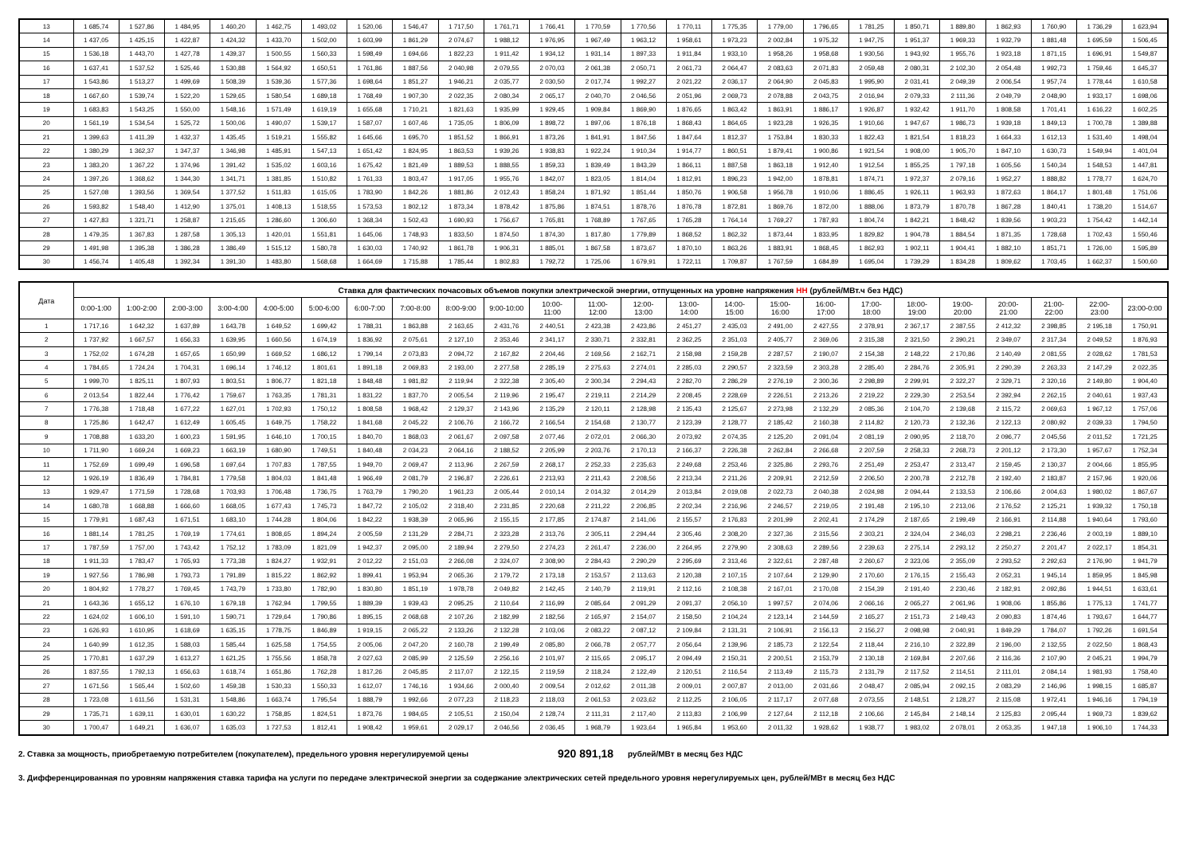| 13 | 1 685,74 | 1 527,86 | 1 484,95 | 1 460,20 | 1 462,75 | 1 493,02 | 1 520,06 | 1 546,47 | 1 717,50 | 1 761,71 | 1 766,41 | 1 770,59 | 1 770,56 | 1 770,11 | 1 775,35 | 1 779,00 | 1 796,65 | 1 781,25 | 1 850,71 | 1 889,80 | 1 862,93 | 1 760,90 | 1 736,29 | 1 623,94 |
| 14 | 1 437,05 | 1 425,15 | 1 422,87 | 1 424,32 | 1 433,70 | 1 502,00 | 1 603,99 | 1 861,29 | 2 074,67 | 1 988,12 | 1 976,95 | 1 967,49 | 1 963,12 | 1 958,61 | 1 973,23 | 2 002,84 | 1 975,32 | 1 947,75 | 1 951,37 | 1 969,33 | 1 932,79 | 1 881,48 | 1 695,59 | 1 506,45 |
| 15 | 1 536,18 | 1 443,70 | 1 427,78 | 1 439,37 | 1 500,55 | 1 560,33 | 1 598,49 | 1 694,66 | 1 822,23 | 1 911,42 | 1 934,12 | 1 931,14 | 1 897,33 | 1 911,84 | 1 933,10 | 1 958,26 | 1 958,68 | 1 930,56 | 1 943,92 | 1 955,76 | 1 923,18 | 1 871,15 | 1 696,91 | 1 549,87 |
| 16 | 1 637,41 | 1 537,52 | 1 525,46 | 1 530,88 | 1 564,92 | 1 650,51 | 1 761,86 | 1 887,56 | 2 040,98 | 2 079,55 | 2 070,03 | 2 061,38 | 2 050,71 | 2 061,73 | 2 064,47 | 2 083,63 | 2 071,83 | 2 059,48 | 2 080,31 | 2 102,30 | 2 054,48 | 1 992,73 | 1 759,46 | 1 645,37 |
| 17 | 1 543,86 | 1 513,27 | 1 499,69 | 1 508,39 | 1 539,36 | 1 577,36 | 1 698,64 | 1 851,27 | 1 946,21 | 2 035,77 | 2 030,50 | 2 017,74 | 1 992,27 | 2 021,22 | 2 036,17 | 2 064,90 | 2 045,83 | 1 995,90 | 2 031,41 | 2 049,39 | 2 006,54 | 1 957,74 | 1 778,44 | 1 610,58 |
| 18 | 1 667,60 | 1 539,74 | 1 522,20 | 1 529,65 | 1 580,54 | 1 689,18 | 1 768,49 | 1 907,30 | 2 022,35 | 2 080,34 | 2 065,17 | 2 040,70 | 2 046,56 | 2 051,96 | 2 069,73 | 2 078,88 | 2 043,75 | 2 016,94 | 2 079,33 | 2 111,36 | 2 049,79 | 2 048,90 | 1 933,17 | 1 698,06 |
| 19 | 1 683,83 | 1 543,25 | 1 550,00 | 1 548,16 | 1 571,49 | 1 619,19 | 1 655,68 | 1 710,21 | 1 821,63 | 1 935,99 | 1 929,45 | 1 909,84 | 1 869,90 | 1 876,65 | 1 863,42 | 1 863,91 | 1 886,17 | 1 926,87 | 1 932,42 | 1 911,70 | 1 808,58 | 1 701,41 | 1 616,22 | 1 602,25 |
| 20 | 1 561,19 | 1 534,54 | 1 525,72 | 1 500,06 | 1 490,07 | 1 539,17 | 1 587,07 | 1 607,46 | 1 735,05 | 1 806,09 | 1 898,72 | 1 897,06 | 1 876,18 | 1 868,43 | 1 864,65 | 1 923,28 | 1 926,35 | 1 910,66 | 1 947,67 | 1 986,73 | 1 939,18 | 1 849,13 | 1 700,78 | 1 389,88 |
| 21 | 1 399,63 | 1 411,39 | 1 432,37 | 1 435,45 | 1 519,21 | 1 555,82 | 1 645,66 | 1 695,70 | 1 851,52 | 1 866,91 | 1 873,26 | 1 841,91 | 1 847,56 | 1 847,64 | 1 812,37 | 1 753,84 | 1 830,33 | 1 822,43 | 1 821,54 | 1 818,23 | 1 664,33 | 1 612,13 | 1 531,40 | 1 498,04 |
| 22 | 1 380,29 | 1 362,37 | 1 347,37 | 1 346,98 | 1 485,91 | 1 547,13 | 1 651,42 | 1 824,95 | 1 863,53 | 1 939,26 | 1 938,83 | 1 922,24 | 1 910,34 | 1 914,77 | 1 860,51 | 1 879,41 | 1 900,86 | 1 921,54 | 1 908,00 | 1 905,70 | 1 847,10 | 1 630,73 | 1 549,94 | 1 401,04 |
| 23 | 1 383,20 | 1 367,22 | 1 374,96 | 1 391,42 | 1 535,02 | 1 603,16 | 1 675,42 | 1 821,49 | 1 889,53 | 1 888,55 | 1 859,33 | 1 839,49 | 1 843,39 | 1 866,11 | 1 887,58 | 1 863,18 | 1 912,40 | 1 912,54 | 1 855,25 | 1 797,18 | 1 605,56 | 1 540,34 | 1 548,53 | 1 447,81 |
| 24 | 1 397,26 | 1 368,62 | 1 344,30 | 1 341,71 | 1 381,85 | 1 510,82 | 1 761,33 | 1 803,47 | 1 917,05 | 1 955,76 | 1 842,07 | 1 823,05 | 1 814,04 | 1 812,91 | 1 896,23 | 1 942,00 | 1 878,81 | 1 874,71 | 1 972,37 | 2 079,16 | 1 952,27 | 1 888,82 | 1 778,77 | 1 624,70 |
| 25 | 1 527,08 | 1 393,56 | 1 369,54 | 1 377,52 | 1 511,83 | 1 615,05 | 1 783,90 | 1 842,26 | 1 881,86 | 2 012,43 | 1 858,24 | 1 871,92 | 1 851,44 | 1 850,76 | 1 906,58 | 1 956,78 | 1 910,06 | 1 886,45 | 1 926,11 | 1 963,93 | 1 872,63 | 1 864,17 | 1 801,48 | 1 751,06 |
| 26 | 1 593,82 | 1 548,40 | 1 412,90 | 1 375,01 | 1 408,13 | 1 518,55 | 1 573,53 | 1 802,12 | 1 873,34 | 1 878,42 | 1 875,86 | 1 874,51 | 1 878,76 | 1 876,78 | 1 872,81 | 1 869,76 | 1 872,00 | 1 888,06 | 1 873,79 | 1 870,78 | 1 867,28 | 1 840,41 | 1 738,20 | 1 514,67 |
| 27 | 1 427,83 | 1 321,71 | 1 258,87 | 1 215,65 | 1 286,60 | 1 306,60 | 1 368,34 | 1 502,43 | 1 690,93 | 1 756,67 | 1 765,81 | 1 768,89 | 1 767,65 | 1 765,28 | 1 764,14 | 1 769,27 | 1 787,93 | 1 804,74 | 1 842,21 | 1 848,42 | 1 839,56 | 1 903,23 | 1 754,42 | 1 442,14 |
| 28 | 1 479,35 | 1 367,83 | 1 287,58 | 1 305,13 | 1 420,01 | 1 551,81 | 1 645,06 | 1 748,93 | 1 833,50 | 1 874,50 | 1 874,30 | 1 817,80 | 1 779,89 | 1 868,52 | 1 862,32 | 1 873,44 | 1 833,95 | 1 829,82 | 1 904,78 | 1 884,54 | 1 871,35 | 1 728,68 | 1 702,43 | 1 550,46 |
| 29 | 1 491,98 | 1 395,38 | 1 386,28 | 1 386,49 | 1 515,12 | 1 580,78 | 1 630,03 | 1 740,92 | 1 861,78 | 1 906,31 | 1 885,01 | 1 867,58 | 1 873,67 | 1 870,10 | 1 863,26 | 1 883,91 | 1 868,45 | 1 862,93 | 1 902,11 | 1 904,41 | 1 882,10 | 1 851,71 | 1 726,00 | 1 595,89 |
| 30 | 1 456,74 | 1 405,48 | 1 392,34 | 1 391,30 | 1 483,80 | 1 568,68 | 1 664,69 | 1 715,88 | 1 785,44 | 1 802,83 | 1 792,72 | 1 725,06 | 1 679,91 | 1 722,11 | 1 709,87 | 1 767,59 | 1 684,89 | 1 695,04 | 1 739,29 | 1 834,28 | 1 809,62 | 1 703,45 | 1 662,37 | 1 500,60 |
| Дата | Ставка для фактических почасовых объемов покупки электрической энергии, отпущенных на уровне напряжения НН (рублей/МВт.ч без НДС) | | | | | | | | | | | | | | | | | | | | | | | |
| --- | --- | --- | --- | --- | --- | --- | --- | --- | --- | --- | --- | --- | --- | --- | --- | --- | --- | --- | --- | --- | --- | --- | --- | --- |
| | 0:00-1:00 | 1:00-2:00 | 2:00-3:00 | 3:00-4:00 | 4:00-5:00 | 5:00-6:00 | 6:00-7:00 | 7:00-8:00 | 8:00-9:00 | 9:00-10:00 | 10:00- 11:00 | 11:00- 12:00 | 12:00- 13:00 | 13:00- 14:00 | 14:00- 15:00 | 15:00- 16:00 | 16:00- 17:00 | 17:00- 18:00 | 18:00- 19:00 | 19:00- 20:00 | 20:00- 21:00 | 21:00- 22:00 | 22:00- 23:00 | 23:00-0:00 |
| 1 | 1 717,16 | 1 642,32 | 1 637,89 | 1 643,78 | 1 649,52 | 1 699,42 | 1 788,31 | 1 863,88 | 2 163,65 | 2 431,76 | 2 440,51 | 2 423,38 | 2 423,86 | 2 451,27 | 2 435,03 | 2 491,00 | 2 427,55 | 2 378,91 | 2 367,17 | 2 387,55 | 2 412,32 | 2 398,85 | 2 195,18 | 1 750,91 |
| 2 | 1 737,92 | 1 667,57 | 1 656,33 | 1 639,95 | 1 660,56 | 1 674,19 | 1 836,92 | 2 075,61 | 2 127,10 | 2 353,46 | 2 341,17 | 2 330,71 | 2 332,81 | 2 362,25 | 2 351,03 | 2 405,77 | 2 369,06 | 2 315,38 | 2 321,50 | 2 390,21 | 2 349,07 | 2 317,34 | 2 049,52 | 1 876,93 |
| 3 | 1 752,02 | 1 674,28 | 1 657,65 | 1 650,99 | 1 669,52 | 1 686,12 | 1 799,14 | 2 073,83 | 2 094,72 | 2 167,82 | 2 204,46 | 2 169,56 | 2 162,71 | 2 158,98 | 2 159,28 | 2 287,57 | 2 190,07 | 2 154,38 | 2 148,22 | 2 170,86 | 2 140,49 | 2 081,55 | 2 028,62 | 1 781,53 |
| 4 | 1 784,65 | 1 724,24 | 1 704,31 | 1 696,14 | 1 746,12 | 1 801,61 | 1 891,18 | 2 069,83 | 2 193,00 | 2 277,58 | 2 285,19 | 2 275,63 | 2 274,01 | 2 285,03 | 2 290,57 | 2 323,59 | 2 303,28 | 2 285,40 | 2 284,76 | 2 305,91 | 2 290,39 | 2 263,33 | 2 147,29 | 2 022,35 |
| 5 | 1 999,70 | 1 825,11 | 1 807,93 | 1 803,51 | 1 806,77 | 1 821,18 | 1 848,48 | 1 981,82 | 2 119,94 | 2 322,38 | 2 305,40 | 2 300,34 | 2 294,43 | 2 282,70 | 2 286,29 | 2 276,19 | 2 300,36 | 2 298,89 | 2 299,91 | 2 322,27 | 2 329,71 | 2 320,16 | 2 149,80 | 1 904,40 |
| 6 | 2 013,54 | 1 822,44 | 1 776,42 | 1 759,67 | 1 763,35 | 1 781,31 | 1 831,22 | 1 837,70 | 2 005,54 | 2 119,96 | 2 195,47 | 2 219,11 | 2 214,29 | 2 208,45 | 2 228,69 | 2 226,51 | 2 213,26 | 2 219,22 | 2 229,30 | 2 253,54 | 2 392,94 | 2 262,15 | 2 040,61 | 1 937,43 |
| 7 | 1 776,38 | 1 718,48 | 1 677,22 | 1 627,01 | 1 702,93 | 1 750,12 | 1 808,58 | 1 968,42 | 2 129,37 | 2 143,96 | 2 135,29 | 2 120,11 | 2 128,98 | 2 135,43 | 2 125,67 | 2 273,98 | 2 132,29 | 2 085,36 | 2 104,70 | 2 139,68 | 2 115,72 | 2 069,63 | 1 967,12 | 1 757,06 |
| 8 | 1 725,86 | 1 642,47 | 1 612,49 | 1 605,45 | 1 649,75 | 1 758,22 | 1 841,68 | 2 045,22 | 2 106,76 | 2 166,72 | 2 166,54 | 2 154,68 | 2 130,77 | 2 123,39 | 2 128,77 | 2 185,42 | 2 160,38 | 2 114,82 | 2 120,73 | 2 132,36 | 2 122,13 | 2 080,92 | 2 039,33 | 1 794,50 |
| 9 | 1 708,88 | 1 633,20 | 1 600,23 | 1 591,95 | 1 646,10 | 1 700,15 | 1 840,70 | 1 868,03 | 2 061,67 | 2 097,58 | 2 077,46 | 2 072,01 | 2 066,30 | 2 073,92 | 2 074,35 | 2 125,20 | 2 091,04 | 2 081,19 | 2 090,95 | 2 118,70 | 2 096,77 | 2 045,56 | 2 011,52 | 1 721,25 |
| 10 | 1 711,90 | 1 669,24 | 1 669,23 | 1 663,19 | 1 680,90 | 1 749,51 | 1 840,48 | 2 034,23 | 2 064,16 | 2 188,52 | 2 205,99 | 2 203,76 | 2 170,13 | 2 166,37 | 2 226,38 | 2 262,84 | 2 266,68 | 2 207,59 | 2 258,33 | 2 268,73 | 2 201,12 | 2 173,30 | 1 957,67 | 1 752,34 |
| 11 | 1 752,69 | 1 699,49 | 1 696,58 | 1 697,64 | 1 707,83 | 1 787,55 | 1 949,70 | 2 069,47 | 2 113,96 | 2 267,59 | 2 268,17 | 2 252,33 | 2 235,63 | 2 249,68 | 2 253,46 | 2 325,86 | 2 293,76 | 2 251,49 | 2 253,47 | 2 313,47 | 2 159,45 | 2 130,37 | 2 004,66 | 1 855,95 |
| 12 | 1 926,19 | 1 836,49 | 1 784,81 | 1 779,58 | 1 804,03 | 1 841,48 | 1 966,49 | 2 081,79 | 2 196,87 | 2 226,61 | 2 213,93 | 2 211,43 | 2 208,56 | 2 213,34 | 2 211,26 | 2 209,91 | 2 212,59 | 2 206,50 | 2 200,78 | 2 212,78 | 2 192,40 | 2 183,87 | 2 157,96 | 1 920,06 |
| 13 | 1 929,47 | 1 771,59 | 1 728,68 | 1 703,93 | 1 706,48 | 1 736,75 | 1 763,79 | 1 790,20 | 1 961,23 | 2 005,44 | 2 010,14 | 2 014,32 | 2 014,29 | 2 013,84 | 2 019,08 | 2 022,73 | 2 040,38 | 2 024,98 | 2 094,44 | 2 133,53 | 2 106,66 | 2 004,63 | 1 980,02 | 1 867,67 |
| 14 | 1 680,78 | 1 668,88 | 1 666,60 | 1 668,05 | 1 677,43 | 1 745,73 | 1 847,72 | 2 105,02 | 2 318,40 | 2 231,85 | 2 220,68 | 2 211,22 | 2 206,85 | 2 202,34 | 2 216,96 | 2 246,57 | 2 219,05 | 2 191,48 | 2 195,10 | 2 213,06 | 2 176,52 | 2 125,21 | 1 939,32 | 1 750,18 |
| 15 | 1 779,91 | 1 687,43 | 1 671,51 | 1 683,10 | 1 744,28 | 1 804,06 | 1 842,22 | 1 938,39 | 2 065,96 | 2 155,15 | 2 177,85 | 2 174,87 | 2 141,06 | 2 155,57 | 2 176,83 | 2 201,99 | 2 202,41 | 2 174,29 | 2 187,65 | 2 199,49 | 2 166,91 | 2 114,88 | 1 940,64 | 1 793,60 |
| 16 | 1 881,14 | 1 781,25 | 1 769,19 | 1 774,61 | 1 808,65 | 1 894,24 | 2 005,59 | 2 131,29 | 2 284,71 | 2 323,28 | 2 313,76 | 2 305,11 | 2 294,44 | 2 305,46 | 2 308,20 | 2 327,36 | 2 315,56 | 2 303,21 | 2 324,04 | 2 346,03 | 2 298,21 | 2 236,46 | 2 003,19 | 1 889,10 |
| 17 | 1 787,59 | 1 757,00 | 1 743,42 | 1 752,12 | 1 783,09 | 1 821,09 | 1 942,37 | 2 095,00 | 2 189,94 | 2 279,50 | 2 274,23 | 2 261,47 | 2 236,00 | 2 264,95 | 2 279,90 | 2 308,63 | 2 289,56 | 2 239,63 | 2 275,14 | 2 293,12 | 2 250,27 | 2 201,47 | 2 022,17 | 1 854,31 |
| 18 | 1 911,33 | 1 783,47 | 1 765,93 | 1 773,38 | 1 824,27 | 1 932,91 | 2 012,22 | 2 151,03 | 2 266,08 | 2 324,07 | 2 308,90 | 2 284,43 | 2 290,29 | 2 295,69 | 2 313,46 | 2 322,61 | 2 287,48 | 2 260,67 | 2 323,06 | 2 355,09 | 2 293,52 | 2 292,63 | 2 176,90 | 1 941,79 |
| 19 | 1 927,56 | 1 786,98 | 1 793,73 | 1 791,89 | 1 815,22 | 1 862,92 | 1 899,41 | 1 953,94 | 2 065,36 | 2 179,72 | 2 173,18 | 2 153,57 | 2 113,63 | 2 120,38 | 2 107,15 | 2 107,64 | 2 129,90 | 2 170,60 | 2 176,15 | 2 155,43 | 2 052,31 | 1 945,14 | 1 859,95 | 1 845,98 |
| 20 | 1 804,92 | 1 778,27 | 1 769,45 | 1 743,79 | 1 733,80 | 1 782,90 | 1 830,80 | 1 851,19 | 1 978,78 | 2 049,82 | 2 142,45 | 2 140,79 | 2 119,91 | 2 112,16 | 2 108,38 | 2 167,01 | 2 170,08 | 2 154,39 | 2 191,40 | 2 230,46 | 2 182,91 | 2 092,86 | 1 944,51 | 1 633,61 |
| 21 | 1 643,36 | 1 655,12 | 1 676,10 | 1 679,18 | 1 762,94 | 1 799,55 | 1 889,39 | 1 939,43 | 2 095,25 | 2 110,64 | 2 116,99 | 2 085,64 | 2 091,29 | 2 091,37 | 2 056,10 | 1 997,57 | 2 074,06 | 2 066,16 | 2 065,27 | 2 061,96 | 1 908,06 | 1 855,86 | 1 775,13 | 1 741,77 |
| 22 | 1 624,02 | 1 606,10 | 1 591,10 | 1 590,71 | 1 729,64 | 1 790,86 | 1 895,15 | 2 068,68 | 2 107,26 | 2 182,99 | 2 182,56 | 2 165,97 | 2 154,07 | 2 158,50 | 2 104,24 | 2 123,14 | 2 144,59 | 2 165,27 | 2 151,73 | 2 149,43 | 2 090,83 | 1 874,46 | 1 793,67 | 1 644,77 |
| 23 | 1 626,93 | 1 610,95 | 1 618,69 | 1 635,15 | 1 778,75 | 1 846,89 | 1 919,15 | 2 065,22 | 2 133,26 | 2 132,28 | 2 103,06 | 2 083,22 | 2 087,12 | 2 109,84 | 2 131,31 | 2 106,91 | 2 156,13 | 2 156,27 | 2 098,98 | 2 040,91 | 1 849,29 | 1 784,07 | 1 792,26 | 1 691,54 |
| 24 | 1 640,99 | 1 612,35 | 1 588,03 | 1 585,44 | 1 625,58 | 1 754,55 | 2 005,06 | 2 047,20 | 2 160,78 | 2 199,49 | 2 085,80 | 2 066,78 | 2 057,77 | 2 056,64 | 2 139,96 | 2 185,73 | 2 122,54 | 2 118,44 | 2 216,10 | 2 322,89 | 2 196,00 | 2 132,55 | 2 022,50 | 1 868,43 |
| 25 | 1 770,81 | 1 637,29 | 1 613,27 | 1 621,25 | 1 755,56 | 1 858,78 | 2 027,63 | 2 085,99 | 2 125,59 | 2 256,16 | 2 101,97 | 2 115,65 | 2 095,17 | 2 094,49 | 2 150,31 | 2 200,51 | 2 153,79 | 2 130,18 | 2 169,84 | 2 207,66 | 2 116,36 | 2 107,90 | 2 045,21 | 1 994,79 |
| 26 | 1 837,55 | 1 792,13 | 1 656,63 | 1 618,74 | 1 651,86 | 1 762,28 | 1 817,26 | 2 045,85 | 2 117,07 | 2 122,15 | 2 119,59 | 2 118,24 | 2 122,49 | 2 120,51 | 2 116,54 | 2 113,49 | 2 115,73 | 2 131,79 | 2 117,52 | 2 114,51 | 2 111,01 | 2 084,14 | 1 981,93 | 1 758,40 |
| 27 | 1 671,56 | 1 565,44 | 1 502,60 | 1 459,38 | 1 530,33 | 1 550,33 | 1 612,07 | 1 746,16 | 1 934,66 | 2 000,40 | 2 009,54 | 2 012,62 | 2 011,38 | 2 009,01 | 2 007,87 | 2 013,00 | 2 031,66 | 2 048,47 | 2 085,94 | 2 092,15 | 2 083,29 | 2 146,96 | 1 998,15 | 1 685,87 |
| 28 | 1 723,08 | 1 611,56 | 1 531,31 | 1 548,86 | 1 663,74 | 1 795,54 | 1 888,79 | 1 992,66 | 2 077,23 | 2 118,23 | 2 118,03 | 2 061,53 | 2 023,62 | 2 112,25 | 2 106,05 | 2 117,17 | 2 077,68 | 2 073,55 | 2 148,51 | 2 128,27 | 2 115,08 | 1 972,41 | 1 946,16 | 1 794,19 |
| 29 | 1 735,71 | 1 639,11 | 1 630,01 | 1 630,22 | 1 758,85 | 1 824,51 | 1 873,76 | 1 984,65 | 2 105,51 | 2 150,04 | 2 128,74 | 2 111,31 | 2 117,40 | 2 113,83 | 2 106,99 | 2 127,64 | 2 112,18 | 2 106,66 | 2 145,84 | 2 148,14 | 2 125,83 | 2 095,44 | 1 969,73 | 1 839,62 |
| 30 | 1 700,47 | 1 649,21 | 1 636,07 | 1 635,03 | 1 727,53 | 1 812,41 | 1 908,42 | 1 959,61 | 2 029,17 | 2 046,56 | 2 036,45 | 1 968,79 | 1 923,64 | 1 965,84 | 1 953,60 | 2 011,32 | 1 928,62 | 1 938,77 | 1 983,02 | 2 078,01 | 2 053,35 | 1 947,18 | 1 906,10 | 1 744,33 |
2. Ставка за мощность, приобретаемую потребителем (покупателем), предельного уровня нерегулируемой цены
920 891,18
рублей/МВт в месяц без НДС
3. Дифференцированная по уровням напряжения ставка тарифа на услуги по передаче электрической энергии за содержание электрических сетей предельного уровня нерегулируемых цен, рублей/МВт в месяц без НДС